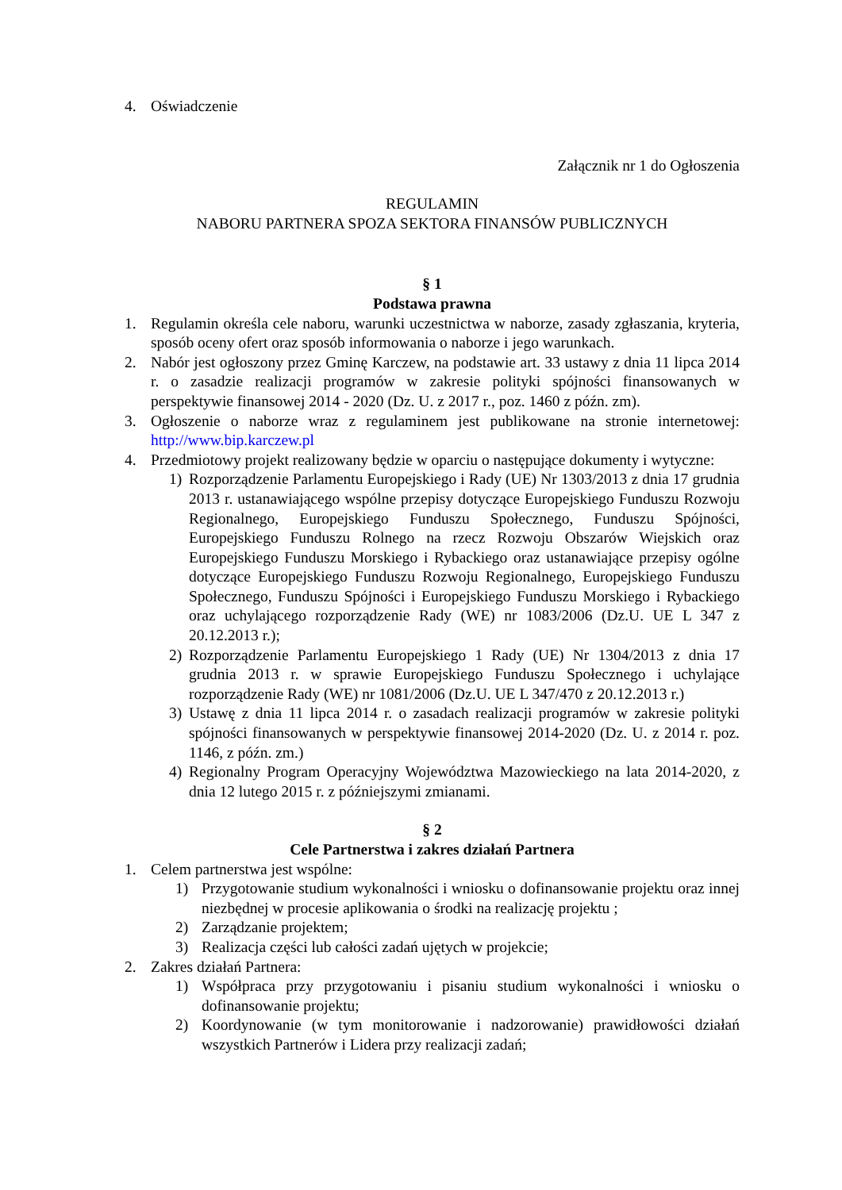4. Oświadczenie
Załącznik nr 1 do Ogłoszenia
REGULAMIN
NABORU PARTNERA SPOZA SEKTORA FINANSÓW PUBLICZNYCH
§ 1
Podstawa prawna
1. Regulamin określa cele naboru, warunki uczestnictwa w naborze, zasady zgłaszania, kryteria, sposób oceny ofert oraz sposób informowania o naborze i jego warunkach.
2. Nabór jest ogłoszony przez Gminę Karczew, na podstawie art. 33 ustawy z dnia 11 lipca 2014 r. o zasadzie realizacji programów w zakresie polityki spójności finansowanych w perspektywie finansowej 2014 - 2020 (Dz. U. z 2017 r., poz. 1460 z późn. zm).
3. Ogłoszenie o naborze wraz z regulaminem jest publikowane na stronie internetowej: http://www.bip.karczew.pl
4. Przedmiotowy projekt realizowany będzie w oparciu o następujące dokumenty i wytyczne:
1) Rozporządzenie Parlamentu Europejskiego i Rady (UE) Nr 1303/2013 z dnia 17 grudnia 2013 r. ustanawiającego wspólne przepisy dotyczące Europejskiego Funduszu Rozwoju Regionalnego, Europejskiego Funduszu Społecznego, Funduszu Spójności, Europejskiego Funduszu Rolnego na rzecz Rozwoju Obszarów Wiejskich oraz Europejskiego Funduszu Morskiego i Rybackiego oraz ustanawiające przepisy ogólne dotyczące Europejskiego Funduszu Rozwoju Regionalnego, Europejskiego Funduszu Społecznego, Funduszu Spójności i Europejskiego Funduszu Morskiego i Rybackiego oraz uchylającego rozporządzenie Rady (WE) nr 1083/2006 (Dz.U. UE L 347 z 20.12.2013 r.);
2) Rozporządzenie Parlamentu Europejskiego 1 Rady (UE) Nr 1304/2013 z dnia 17 grudnia 2013 r. w sprawie Europejskiego Funduszu Społecznego i uchylające rozporządzenie Rady (WE) nr 1081/2006 (Dz.U. UE L 347/470 z 20.12.2013 r.)
3) Ustawę z dnia 11 lipca 2014 r. o zasadach realizacji programów w zakresie polityki spójności finansowanych w perspektywie finansowej 2014-2020 (Dz. U. z 2014 r. poz. 1146, z późn. zm.)
4) Regionalny Program Operacyjny Województwa Mazowieckiego na lata 2014-2020, z dnia 12 lutego 2015 r. z późniejszymi zmianami.
§ 2
Cele Partnerstwa i zakres działań Partnera
1. Celem partnerstwa jest wspólne:
1) Przygotowanie studium wykonalności i wniosku o dofinansowanie projektu oraz innej niezbędnej w procesie aplikowania o środki na realizację projektu ;
2) Zarządzanie projektem;
3) Realizacja części lub całości zadań ujętych w projekcie;
2. Zakres działań Partnera:
1) Współpraca przy przygotowaniu i pisaniu studium wykonalności i wniosku o dofinansowanie projektu;
2) Koordynowanie (w tym monitorowanie i nadzorowanie) prawidłowości działań wszystkich Partnerów i Lidera przy realizacji zadań;